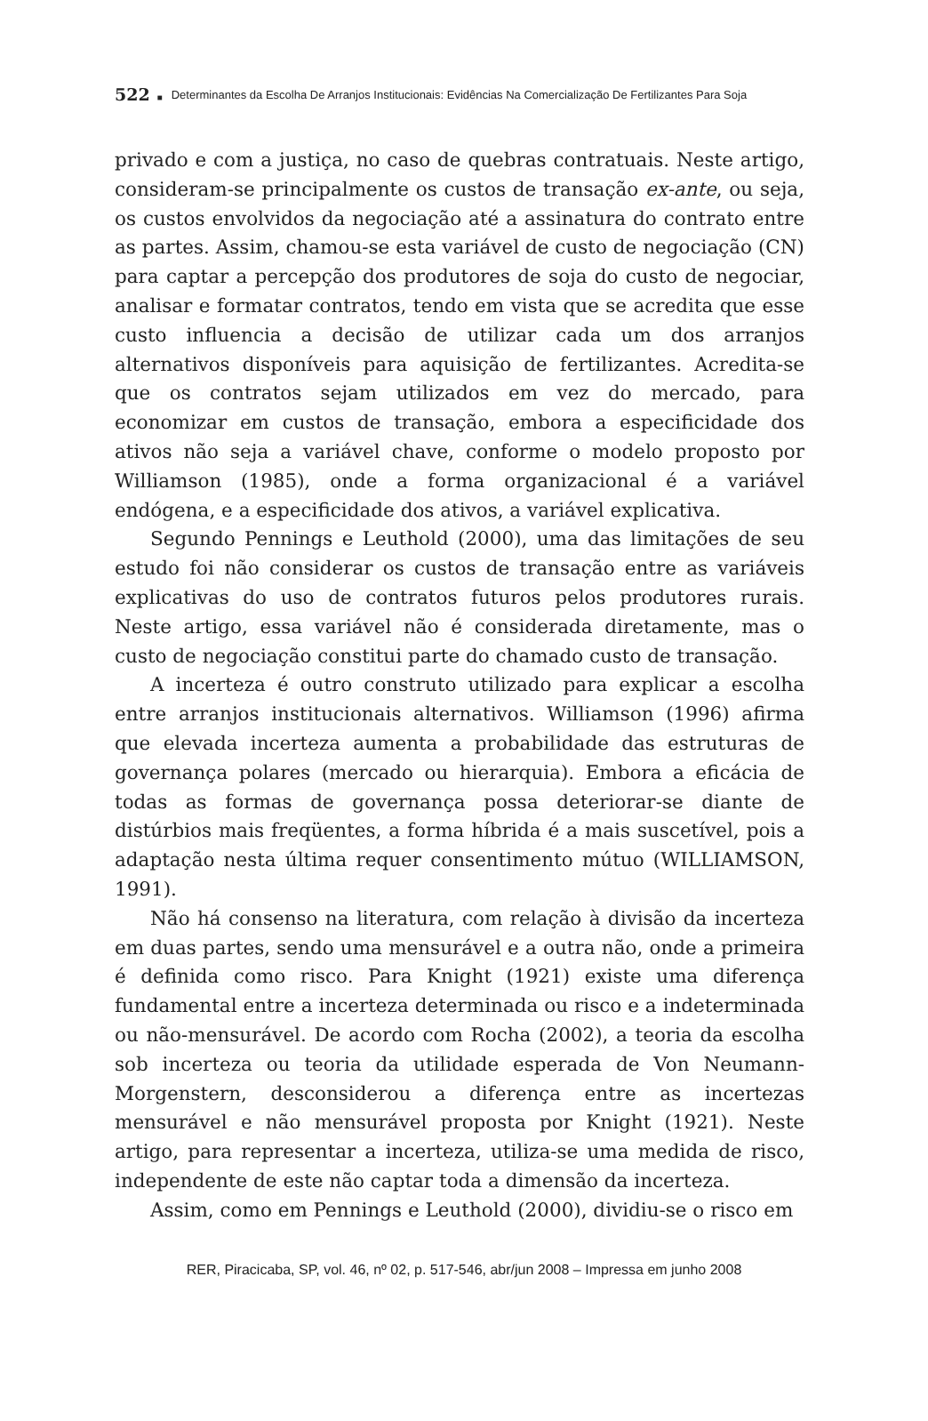522 ■ Determinantes da Escolha De Arranjos Institucionais: Evidências Na Comercialização De Fertilizantes Para Soja
privado e com a justiça, no caso de quebras contratuais. Neste artigo, consideram-se principalmente os custos de transação ex-ante, ou seja, os custos envolvidos da negociação até a assinatura do contrato entre as partes. Assim, chamou-se esta variável de custo de negociação (CN) para captar a percepção dos produtores de soja do custo de negociar, analisar e formatar contratos, tendo em vista que se acredita que esse custo influencia a decisão de utilizar cada um dos arranjos alternativos disponíveis para aquisição de fertilizantes. Acredita-se que os contratos sejam utilizados em vez do mercado, para economizar em custos de transação, embora a especificidade dos ativos não seja a variável chave, conforme o modelo proposto por Williamson (1985), onde a forma organizacional é a variável endógena, e a especificidade dos ativos, a variável explicativa.
Segundo Pennings e Leuthold (2000), uma das limitações de seu estudo foi não considerar os custos de transação entre as variáveis explicativas do uso de contratos futuros pelos produtores rurais. Neste artigo, essa variável não é considerada diretamente, mas o custo de negociação constitui parte do chamado custo de transação.
A incerteza é outro construto utilizado para explicar a escolha entre arranjos institucionais alternativos. Williamson (1996) afirma que elevada incerteza aumenta a probabilidade das estruturas de governança polares (mercado ou hierarquia). Embora a eficácia de todas as formas de governança possa deteriorar-se diante de distúrbios mais freqüentes, a forma híbrida é a mais suscetível, pois a adaptação nesta última requer consentimento mútuo (WILLIAMSON, 1991).
Não há consenso na literatura, com relação à divisão da incerteza em duas partes, sendo uma mensurável e a outra não, onde a primeira é definida como risco. Para Knight (1921) existe uma diferença fundamental entre a incerteza determinada ou risco e a indeterminada ou não-mensurável. De acordo com Rocha (2002), a teoria da escolha sob incerteza ou teoria da utilidade esperada de Von Neumann-Morgenstern, desconsiderou a diferença entre as incertezas mensurável e não mensurável proposta por Knight (1921). Neste artigo, para representar a incerteza, utiliza-se uma medida de risco, independente de este não captar toda a dimensão da incerteza.
Assim, como em Pennings e Leuthold (2000), dividiu-se o risco em
RER, Piracicaba, SP, vol. 46, nº 02, p. 517-546, abr/jun 2008 – Impressa em junho 2008